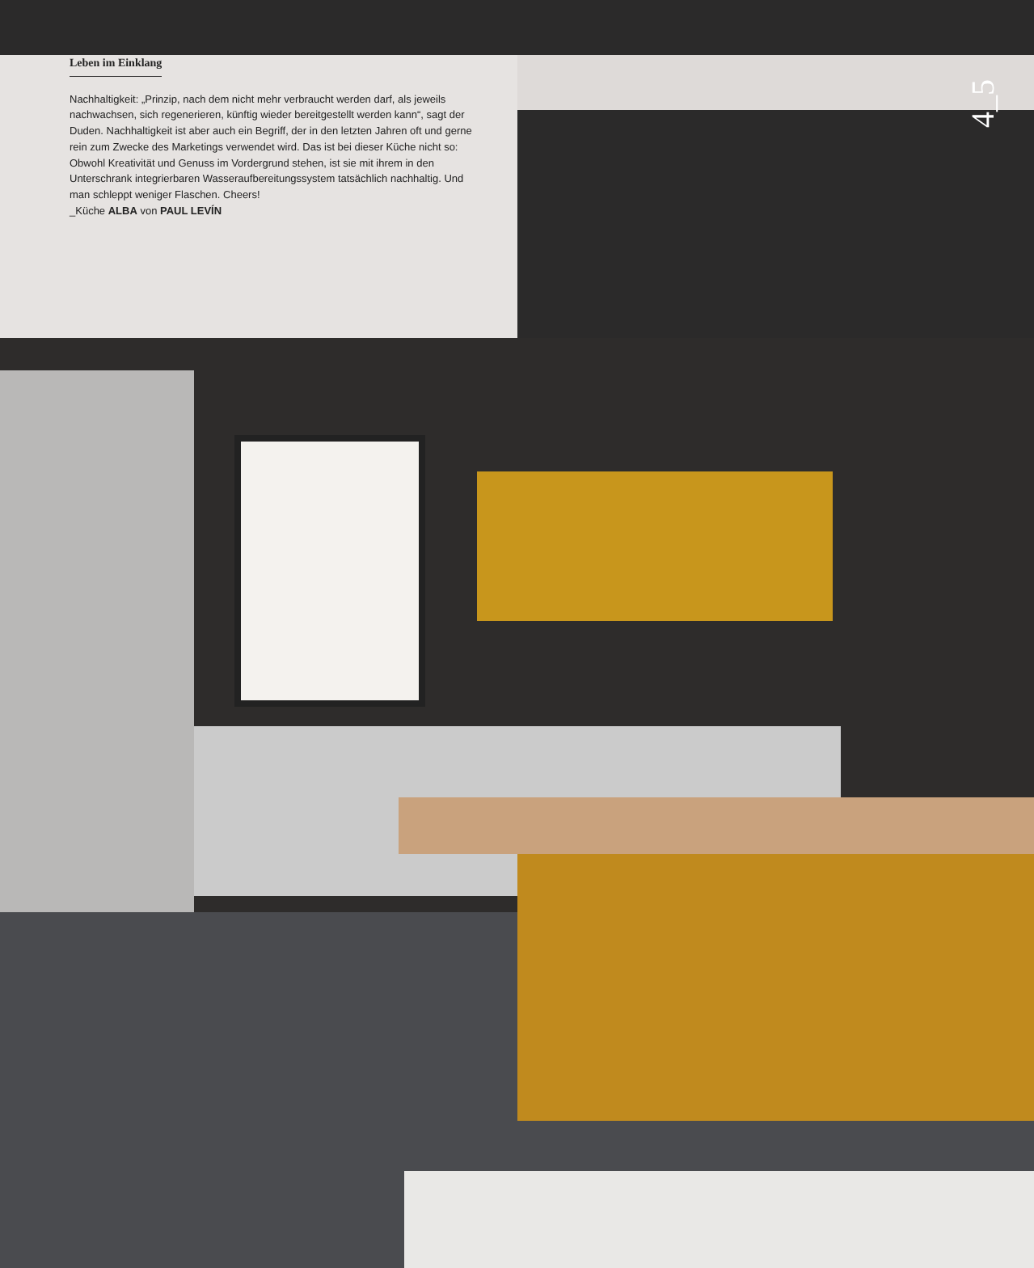Leben im Einklang
Nachhaltigkeit: „Prinzip, nach dem nicht mehr verbraucht werden darf, als jeweils nachwachsen, sich regenerieren, künftig wieder bereitgestellt werden kann“, sagt der Duden. Nachhaltigkeit ist aber auch ein Begriff, der in den letzten Jahren oft und gerne rein zum Zwecke des Marketings verwendet wird. Das ist bei dieser Küche nicht so: Obwohl Kreativität und Genuss im Vordergrund stehen, ist sie mit ihrem in den Unterschrank integrierbaren Wasseraufbereitungssystem tatsächlich nachhaltig. Und man schleppt weniger Flaschen. Cheers!
_Küche ALBA von PAUL LEVÍN
4_5